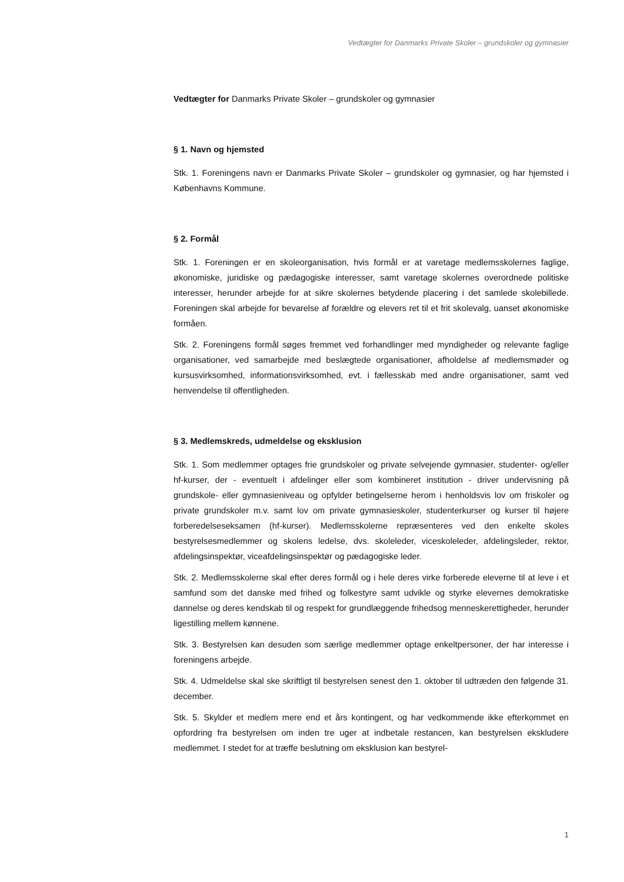Vedtægter for Danmarks Private Skoler – grundskoler og gymnasier
Vedtægter for Danmarks Private Skoler – grundskoler og gymnasier
§ 1. Navn og hjemsted
Stk. 1. Foreningens navn er Danmarks Private Skoler – grundskoler og gymnasier, og har hjemsted i Københavns Kommune.
§ 2. Formål
Stk. 1. Foreningen er en skoleorganisation, hvis formål er at varetage medlemsskolernes faglige, økonomiske, juridiske og pædagogiske interesser, samt varetage skolernes overordnede politiske interesser, herunder arbejde for at sikre skolernes betydende placering i det samlede skolebillede. Foreningen skal arbejde for bevarelse af forældre og elevers ret til et frit skolevalg, uanset økonomiske formåen.
Stk. 2. Foreningens formål søges fremmet ved forhandlinger med myndigheder og relevante faglige organisationer, ved samarbejde med beslægtede organisationer, afholdelse af medlemsmøder og kursusvirksomhed, informationsvirksomhed, evt. i fællesskab med andre organisationer, samt ved henvendelse til offentligheden.
§ 3. Medlemskreds, udmeldelse og eksklusion
Stk. 1. Som medlemmer optages frie grundskoler og private selvejende gymnasier, studenter- og/eller hf-kurser, der - eventuelt i afdelinger eller som kombineret institution - driver undervisning på grundskole- eller gymnasieniveau og opfylder betingelserne herom i henholdsvis lov om friskoler og private grundskoler m.v. samt lov om private gymnasieskoler, studenterkurser og kurser til højere forberedelseseksamen (hf-kurser). Medlemsskolerne repræsenteres ved den enkelte skoles bestyrelsesmedlemmer og skolens ledelse, dvs. skoleleder, viceskoleleder, afdelingsleder, rektor, afdelingsinspektør, viceafdelingsinspektør og pædagogiske leder.
Stk. 2. Medlemsskolerne skal efter deres formål og i hele deres virke forberede eleverne til at leve i et samfund som det danske med frihed og folkestyre samt udvikle og styrke elevernes demokratiske dannelse og deres kendskab til og respekt for grundlæggende frihedsog menneskerettigheder, herunder ligestilling mellem kønnene.
Stk. 3. Bestyrelsen kan desuden som særlige medlemmer optage enkeltpersoner, der har interesse i foreningens arbejde.
Stk. 4. Udmeldelse skal ske skriftligt til bestyrelsen senest den 1. oktober til udtræden den følgende 31. december.
Stk. 5. Skylder et medlem mere end et års kontingent, og har vedkommende ikke efterkommet en opfordring fra bestyrelsen om inden tre uger at indbetale restancen, kan bestyrelsen ekskludere medlemmet. I stedet for at træffe beslutning om eksklusion kan bestyrel-
1